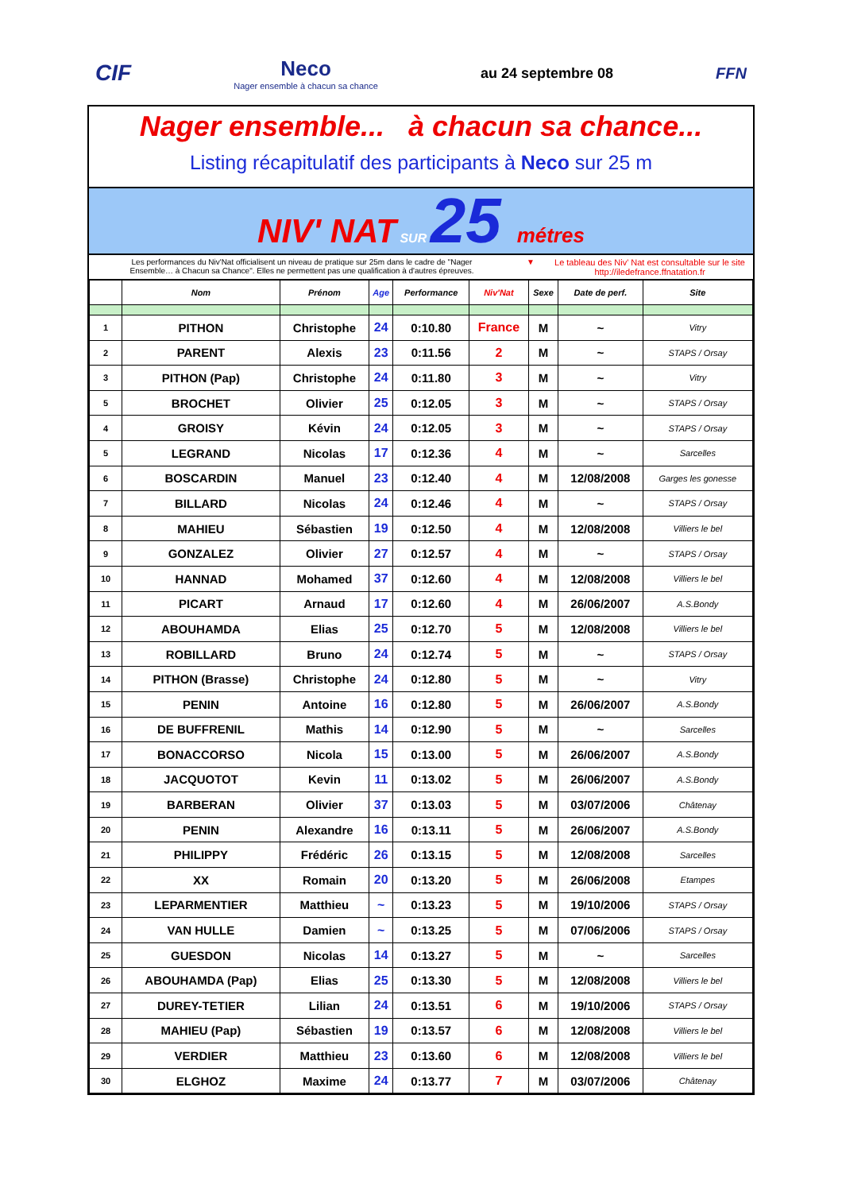CIF Neco
Nager ensemble à chacun sa chance au 24 septembre 08 FFN
Nager ensemble... à chacun sa chance...
Listing récapitulatif des participants à Neco sur 25 m
NIV' NAT SUR 25 métres
Les performances du Niv'Nat officialisent un niveau de pratique sur 25m dans le cadre de "Nager Ensemble… à Chacun sa Chance". Elles ne permettent pas une qualification à d'autres épreuves.
▼ Le tableau des Niv' Nat est consultable sur le site http://iledefrance.ffnatation.fr
| | Nom | Prénom | Age | Performance | Niv'Nat | Sexe | Date de perf. | Site |
| --- | --- | --- | --- | --- | --- | --- | --- | --- |
| 1 | PITHON | Christophe | 24 | 0:10.80 | France | M | ~ | Vitry |
| 2 | PARENT | Alexis | 23 | 0:11.56 | 2 | M | ~ | STAPS / Orsay |
| 3 | PITHON (Pap) | Christophe | 24 | 0:11.80 | 3 | M | ~ | Vitry |
| 5 | BROCHET | Olivier | 25 | 0:12.05 | 3 | M | ~ | STAPS / Orsay |
| 4 | GROISY | Kévin | 24 | 0:12.05 | 3 | M | ~ | STAPS / Orsay |
| 5 | LEGRAND | Nicolas | 17 | 0:12.36 | 4 | M | ~ | Sarcelles |
| 6 | BOSCARDIN | Manuel | 23 | 0:12.40 | 4 | M | 12/08/2008 | Garges les gonesse |
| 7 | BILLARD | Nicolas | 24 | 0:12.46 | 4 | M | ~ | STAPS / Orsay |
| 8 | MAHIEU | Sébastien | 19 | 0:12.50 | 4 | M | 12/08/2008 | Villiers le bel |
| 9 | GONZALEZ | Olivier | 27 | 0:12.57 | 4 | M | ~ | STAPS / Orsay |
| 10 | HANNAD | Mohamed | 37 | 0:12.60 | 4 | M | 12/08/2008 | Villiers le bel |
| 11 | PICART | Arnaud | 17 | 0:12.60 | 4 | M | 26/06/2007 | A.S.Bondy |
| 12 | ABOUHAMDA | Elias | 25 | 0:12.70 | 5 | M | 12/08/2008 | Villiers le bel |
| 13 | ROBILLARD | Bruno | 24 | 0:12.74 | 5 | M | ~ | STAPS / Orsay |
| 14 | PITHON (Brasse) | Christophe | 24 | 0:12.80 | 5 | M | ~ | Vitry |
| 15 | PENIN | Antoine | 16 | 0:12.80 | 5 | M | 26/06/2007 | A.S.Bondy |
| 16 | DE BUFFRENIL | Mathis | 14 | 0:12.90 | 5 | M | ~ | Sarcelles |
| 17 | BONACCORSO | Nicola | 15 | 0:13.00 | 5 | M | 26/06/2007 | A.S.Bondy |
| 18 | JACQUOTOT | Kevin | 11 | 0:13.02 | 5 | M | 26/06/2007 | A.S.Bondy |
| 19 | BARBERAN | Olivier | 37 | 0:13.03 | 5 | M | 03/07/2006 | Châtenay |
| 20 | PENIN | Alexandre | 16 | 0:13.11 | 5 | M | 26/06/2007 | A.S.Bondy |
| 21 | PHILIPPY | Frédéric | 26 | 0:13.15 | 5 | M | 12/08/2008 | Sarcelles |
| 22 | XX | Romain | 20 | 0:13.20 | 5 | M | 26/06/2008 | Etampes |
| 23 | LEPARMENTIER | Matthieu | ~ | 0:13.23 | 5 | M | 19/10/2006 | STAPS / Orsay |
| 24 | VAN HULLE | Damien | ~ | 0:13.25 | 5 | M | 07/06/2006 | STAPS / Orsay |
| 25 | GUESDON | Nicolas | 14 | 0:13.27 | 5 | M | ~ | Sarcelles |
| 26 | ABOUHAMDA (Pap) | Elias | 25 | 0:13.30 | 5 | M | 12/08/2008 | Villiers le bel |
| 27 | DUREY-TETIER | Lilian | 24 | 0:13.51 | 6 | M | 19/10/2006 | STAPS / Orsay |
| 28 | MAHIEU (Pap) | Sébastien | 19 | 0:13.57 | 6 | M | 12/08/2008 | Villiers le bel |
| 29 | VERDIER | Matthieu | 23 | 0:13.60 | 6 | M | 12/08/2008 | Villiers le bel |
| 30 | ELGHOZ | Maxime | 24 | 0:13.77 | 7 | M | 03/07/2006 | Châtenay |